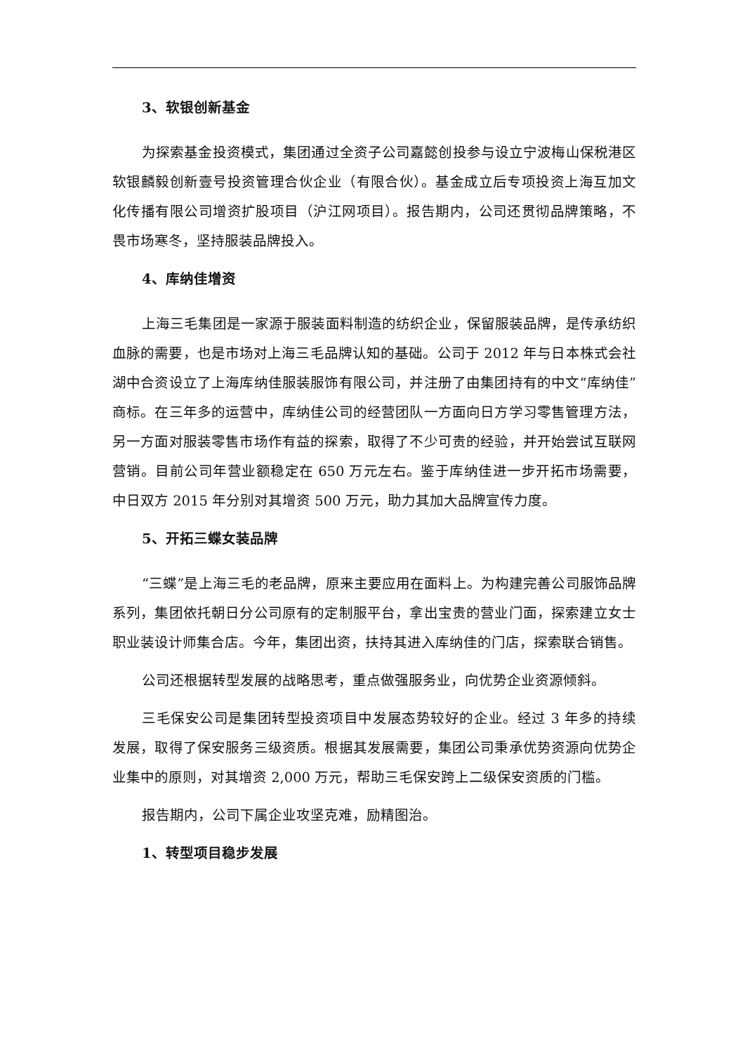3、软银创新基金
为探索基金投资模式，集团通过全资子公司嘉懿创投参与设立宁波梅山保税港区软银麟毅创新壹号投资管理合伙企业（有限合伙）。基金成立后专项投资上海互加文化传播有限公司增资扩股项目（沪江网项目）。报告期内，公司还贯彻品牌策略，不畏市场寒冬，坚持服装品牌投入。
4、库纳佳增资
上海三毛集团是一家源于服装面料制造的纺织企业，保留服装品牌，是传承纺织血脉的需要，也是市场对上海三毛品牌认知的基础。公司于 2012 年与日本株式会社湖中合资设立了上海库纳佳服装服饰有限公司，并注册了由集团持有的中文“库纳佳”商标。在三年多的运营中，库纳佳公司的经营团队一方面向日方学习零售管理方法，另一方面对服装零售市场作有益的探索，取得了不少可贵的经验，并开始尝试互联网营销。目前公司年营业额稳定在 650 万元左右。鉴于库纳佳进一步开拓市场需要，中日双方 2015 年分别对其增资 500 万元，助力其加大品牌宣传力度。
5、开拓三蝶女装品牌
“三蝶”是上海三毛的老品牌，原来主要应用在面料上。为构建完善公司服饰品牌系列，集团依托朝日分公司原有的定制服平台，拿出宝贵的营业门面，探索建立女士职业装设计师集合店。今年，集团出资，扶持其进入库纳佳的门店，探索联合销售。
公司还根据转型发展的战略思考，重点做强服务业，向优势企业资源倾斜。
三毛保安公司是集团转型投资项目中发展态势较好的企业。经过 3 年多的持续发展，取得了保安服务三级资质。根据其发展需要，集团公司秉承优势资源向优势企业集中的原则，对其增资 2,000 万元，帮助三毛保安跨上二级保安资质的门槛。
报告期内，公司下属企业攻坚克难，励精图治。
1、转型项目稳步发展